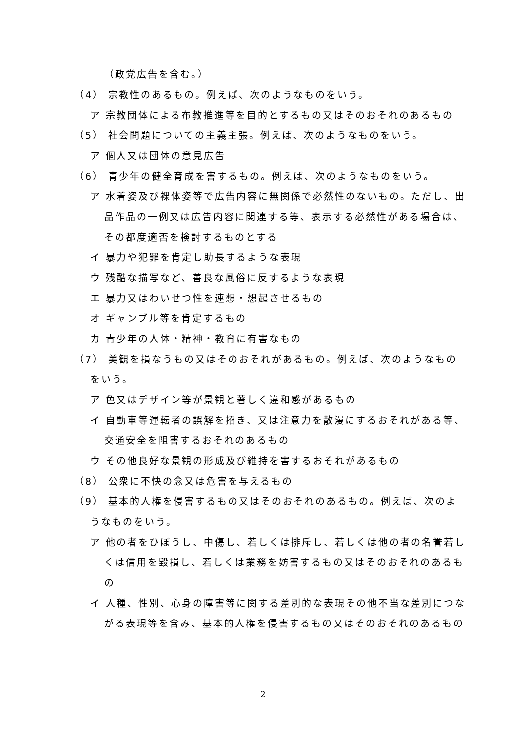（政党広告を含む。）
（4） 宗教性のあるもの。例えば、次のようなものをいう。
ア 宗教団体による布教推進等を目的とするもの又はそのおそれのあるもの
（5） 社会問題についての主義主張。例えば、次のようなものをいう。
ア 個人又は団体の意見広告
（6） 青少年の健全育成を害するもの。例えば、次のようなものをいう。
ア 水着姿及び裸体姿等で広告内容に無関係で必然性のないもの。ただし、出品作品の一例又は広告内容に関連する等、表示する必然性がある場合は、その都度適否を検討するものとする
イ 暴力や犯罪を肯定し助長するような表現
ウ 残酷な描写など、善良な風俗に反するような表現
エ 暴力又はわいせつ性を連想・想起させるもの
オ ギャンブル等を肯定するもの
カ 青少年の人体・精神・教育に有害なもの
（7） 美観を損なうもの又はそのおそれがあるもの。例えば、次のようなものをいう。
ア 色又はデザイン等が景観と著しく違和感があるもの
イ 自動車等運転者の誤解を招き、又は注意力を散漫にするおそれがある等、交通安全を阻害するおそれのあるもの
ウ その他良好な景観の形成及び維持を害するおそれがあるもの
（8） 公衆に不快の念又は危害を与えるもの
（9） 基本的人権を侵害するもの又はそのおそれのあるもの。例えば、次のようなものをいう。
ア 他の者をひぼうし、中傷し、若しくは排斥し、若しくは他の者の名誉若しくは信用を毀損し、若しくは業務を妨害するもの又はそのおそれのあるもの
イ 人種、性別、心身の障害等に関する差別的な表現その他不当な差別につながる表現等を含み、基本的人権を侵害するもの又はそのおそれのあるもの
2